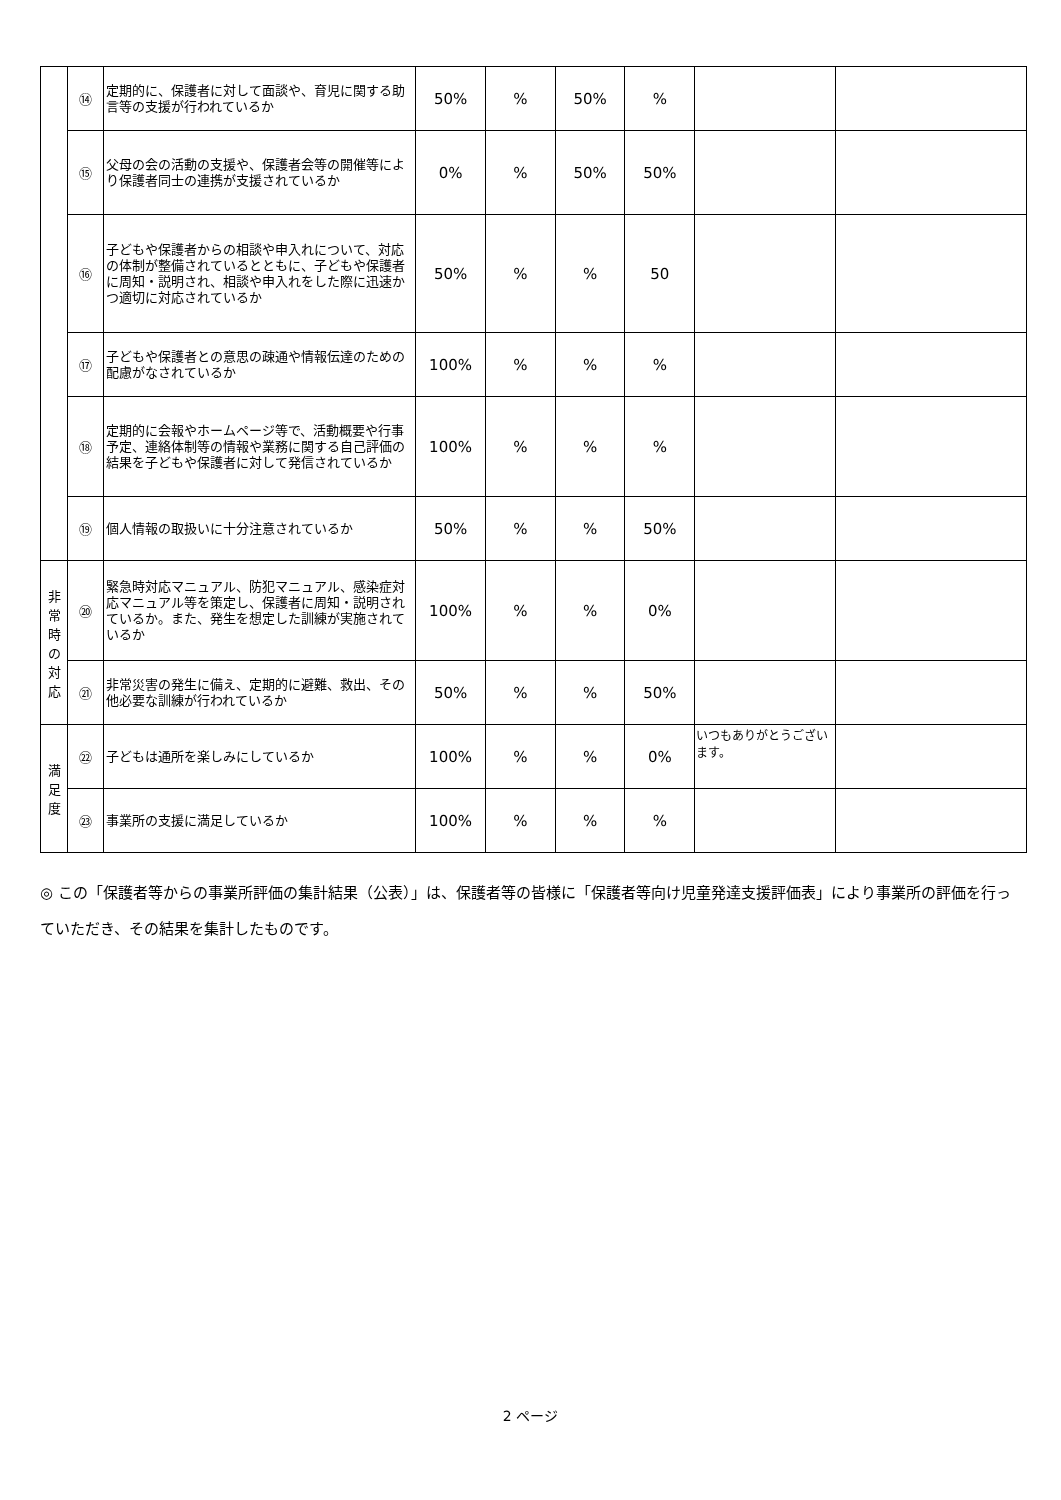| | ⑭ | 定期的に、保護者に対して面談や、育児に関する助言等の支援が行われているか | 50% | % | 50% | % | | |
| | ⑮ | 父母の会の活動の支援や、保護者会等の開催等により保護者同士の連携が支援されているか | 0% | % | 50% | 50% | | |
| | ⑯ | 子どもや保護者からの相談や申入れについて、対応の体制が整備されているとともに、子どもや保護者に周知・説明され、相談や申入れをした際に迅速かつ適切に対応されているか | 50% | % | % | 50 | | |
| | ⑰ | 子どもや保護者との意思の疎通や情報伝達のための配慮がなされているか | 100% | % | % | % | | |
| | ⑱ | 定期的に会報やホームページ等で、活動概要や行事予定、連絡体制等の情報や業務に関する自己評価の結果を子どもや保護者に対して発信されているか | 100% | % | % | % | | |
| | ⑲ | 個人情報の取扱いに十分注意されているか | 50% | % | % | 50% | | |
| 非 常 時 の 対 応 | ⑳ | 緊急時対応マニュアル、防犯マニュアル、感染症対応マニュアル等を策定し、保護者に周知・説明されているか。また、発生を想定した訓練が実施されているか | 100% | % | % | 0% | | |
| | ㉑ | 非常災害の発生に備え、定期的に避難、救出、その他必要な訓練が行われているか | 50% | % | % | 50% | | |
| 満 足 度 | ㉒ | 子どもは通所を楽しみにしているか | 100% | % | % | 0% | いつもありがとうございます。 | |
| | ㉓ | 事業所の支援に満足しているか | 100% | % | % | % | | |
◎ この「保護者等からの事業所評価の集計結果（公表）」は、保護者等の皆様に「保護者等向け児童発達支援評価表」により事業所の評価を行っていただき、その結果を集計したものです。
2 ページ